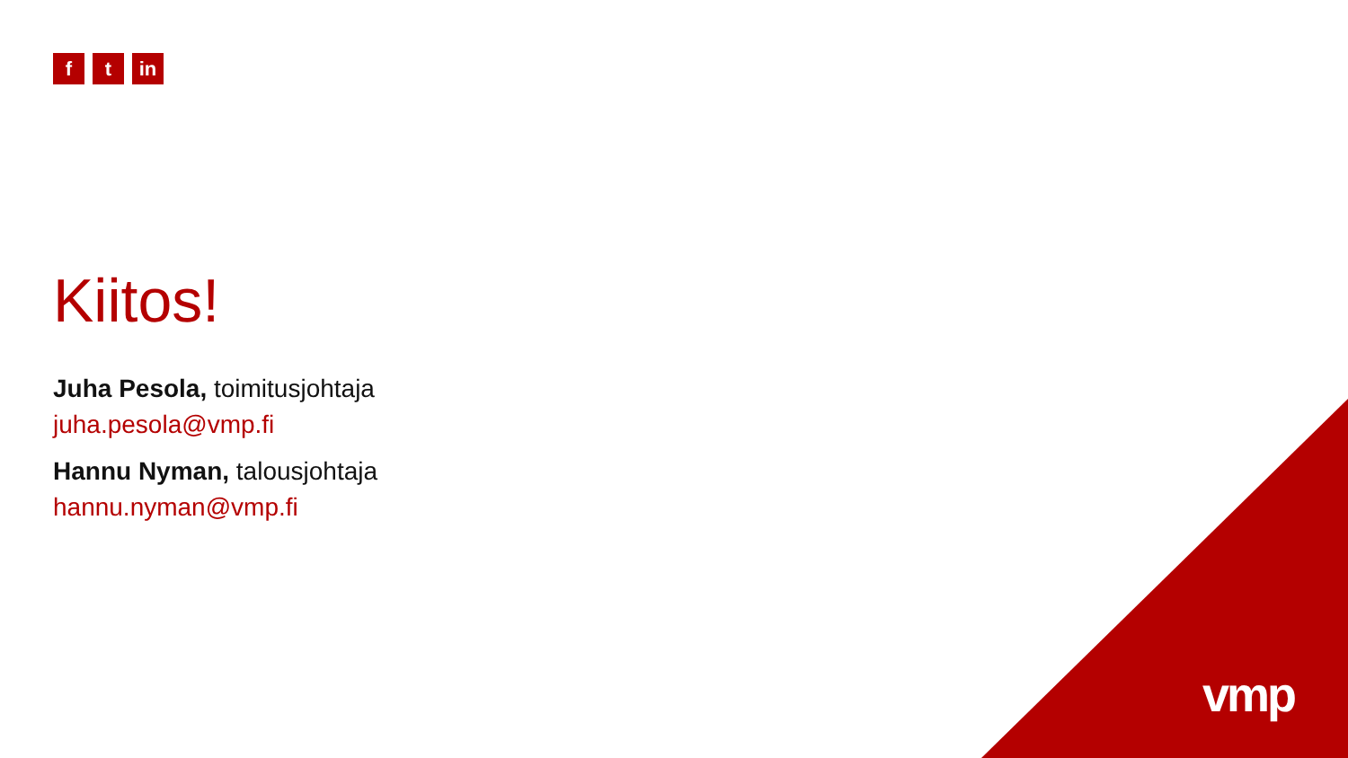f t in
Kiitos!
Juha Pesola, toimitusjohtaja
juha.pesola@vmp.fi
Hannu Nyman, talousjohtaja
hannu.nyman@vmp.fi
vmp